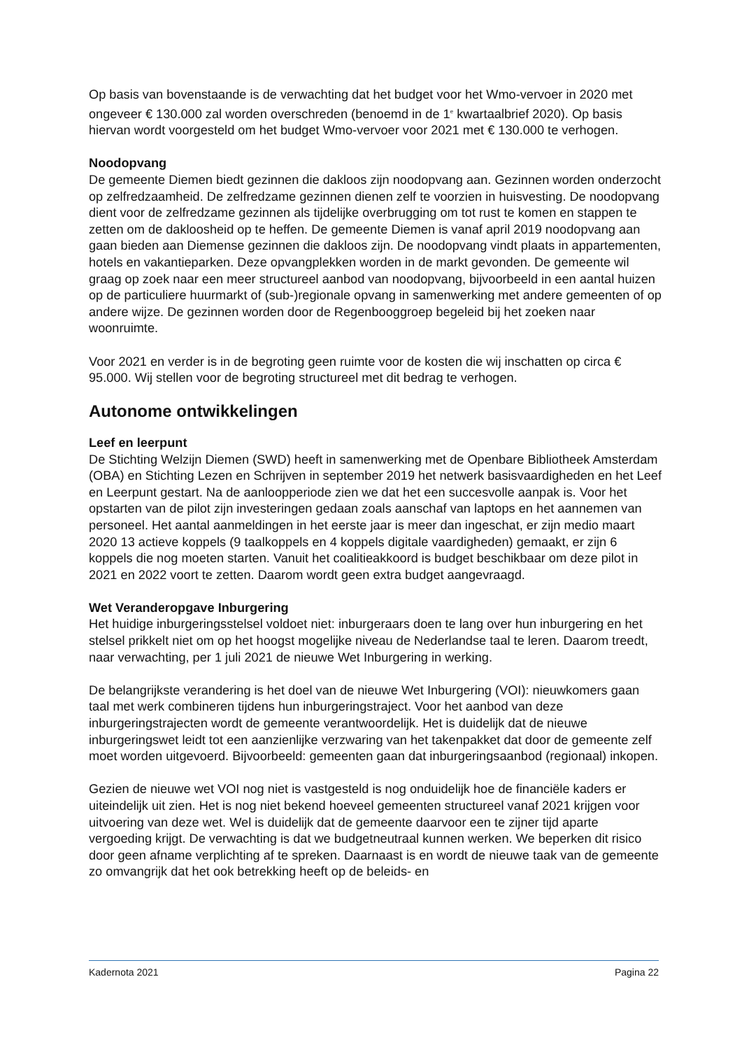Op basis van bovenstaande is de verwachting dat het budget voor het Wmo-vervoer in 2020 met ongeveer € 130.000 zal worden overschreden (benoemd in de 1<sup>e</sup> kwartaalbrief 2020). Op basis hiervan wordt voorgesteld om het budget Wmo-vervoer voor 2021 met € 130.000 te verhogen.
Noodopvang
De gemeente Diemen biedt gezinnen die dakloos zijn noodopvang aan. Gezinnen worden onderzocht op zelfredzaamheid. De zelfredzame gezinnen dienen zelf te voorzien in huisvesting. De noodopvang dient voor de zelfredzame gezinnen als tijdelijke overbrugging om tot rust te komen en stappen te zetten om de dakloosheid op te heffen. De gemeente Diemen is vanaf april 2019 noodopvang aan gaan bieden aan Diemense gezinnen die dakloos zijn. De noodopvang vindt plaats in appartementen, hotels en vakantieparken. Deze opvangplekken worden in de markt gevonden. De gemeente wil graag op zoek naar een meer structureel aanbod van noodopvang, bijvoorbeeld in een aantal huizen op de particuliere huurmarkt of (sub-)regionale opvang in samenwerking met andere gemeenten of op andere wijze. De gezinnen worden door de Regenbooggroep begeleid bij het zoeken naar woonruimte.
Voor 2021 en verder is in de begroting geen ruimte voor de kosten die wij inschatten op circa € 95.000. Wij stellen voor de begroting structureel met dit bedrag te verhogen.
Autonome ontwikkelingen
Leef en leerpunt
De Stichting Welzijn Diemen (SWD) heeft in samenwerking met de Openbare Bibliotheek Amsterdam (OBA) en Stichting Lezen en Schrijven in september 2019 het netwerk basisvaardigheden en het Leef en Leerpunt gestart. Na de aanloopperiode zien we dat het een succesvolle aanpak is. Voor het opstarten van de pilot zijn investeringen gedaan zoals aanschaf van laptops en het aannemen van personeel. Het aantal aanmeldingen in het eerste jaar is meer dan ingeschat, er zijn medio maart 2020 13 actieve koppels (9 taalkoppels en 4 koppels digitale vaardigheden) gemaakt, er zijn 6 koppels die nog moeten starten. Vanuit het coalitieakkoord is budget beschikbaar om deze pilot in 2021 en 2022 voort te zetten. Daarom wordt geen extra budget aangevraagd.
Wet Veranderopgave Inburgering
Het huidige inburgeringsstelsel voldoet niet: inburgeraars doen te lang over hun inburgering en het stelsel prikkelt niet om op het hoogst mogelijke niveau de Nederlandse taal te leren. Daarom treedt, naar verwachting, per 1 juli 2021 de nieuwe Wet Inburgering in werking.
De belangrijkste verandering is het doel van de nieuwe Wet Inburgering (VOI): nieuwkomers gaan taal met werk combineren tijdens hun inburgeringstraject. Voor het aanbod van deze inburgeringstrajecten wordt de gemeente verantwoordelijk. Het is duidelijk dat de nieuwe inburgeringswet leidt tot een aanzienlijke verzwaring van het takenpakket dat door de gemeente zelf moet worden uitgevoerd. Bijvoorbeeld: gemeenten gaan dat inburgeringsaanbod (regionaal) inkopen.
Gezien de nieuwe wet VOI nog niet is vastgesteld is nog onduidelijk hoe de financiële kaders er uiteindelijk uit zien. Het is nog niet bekend hoeveel gemeenten structureel vanaf 2021 krijgen voor uitvoering van deze wet. Wel is duidelijk dat de gemeente daarvoor een te zijner tijd aparte vergoeding krijgt. De verwachting is dat we budgetneutraal kunnen werken. We beperken dit risico door geen afname verplichting af te spreken. Daarnaast is en wordt de nieuwe taak van de gemeente zo omvangrijk dat het ook betrekking heeft op de beleids- en
Kadernota 2021 Pagina 22